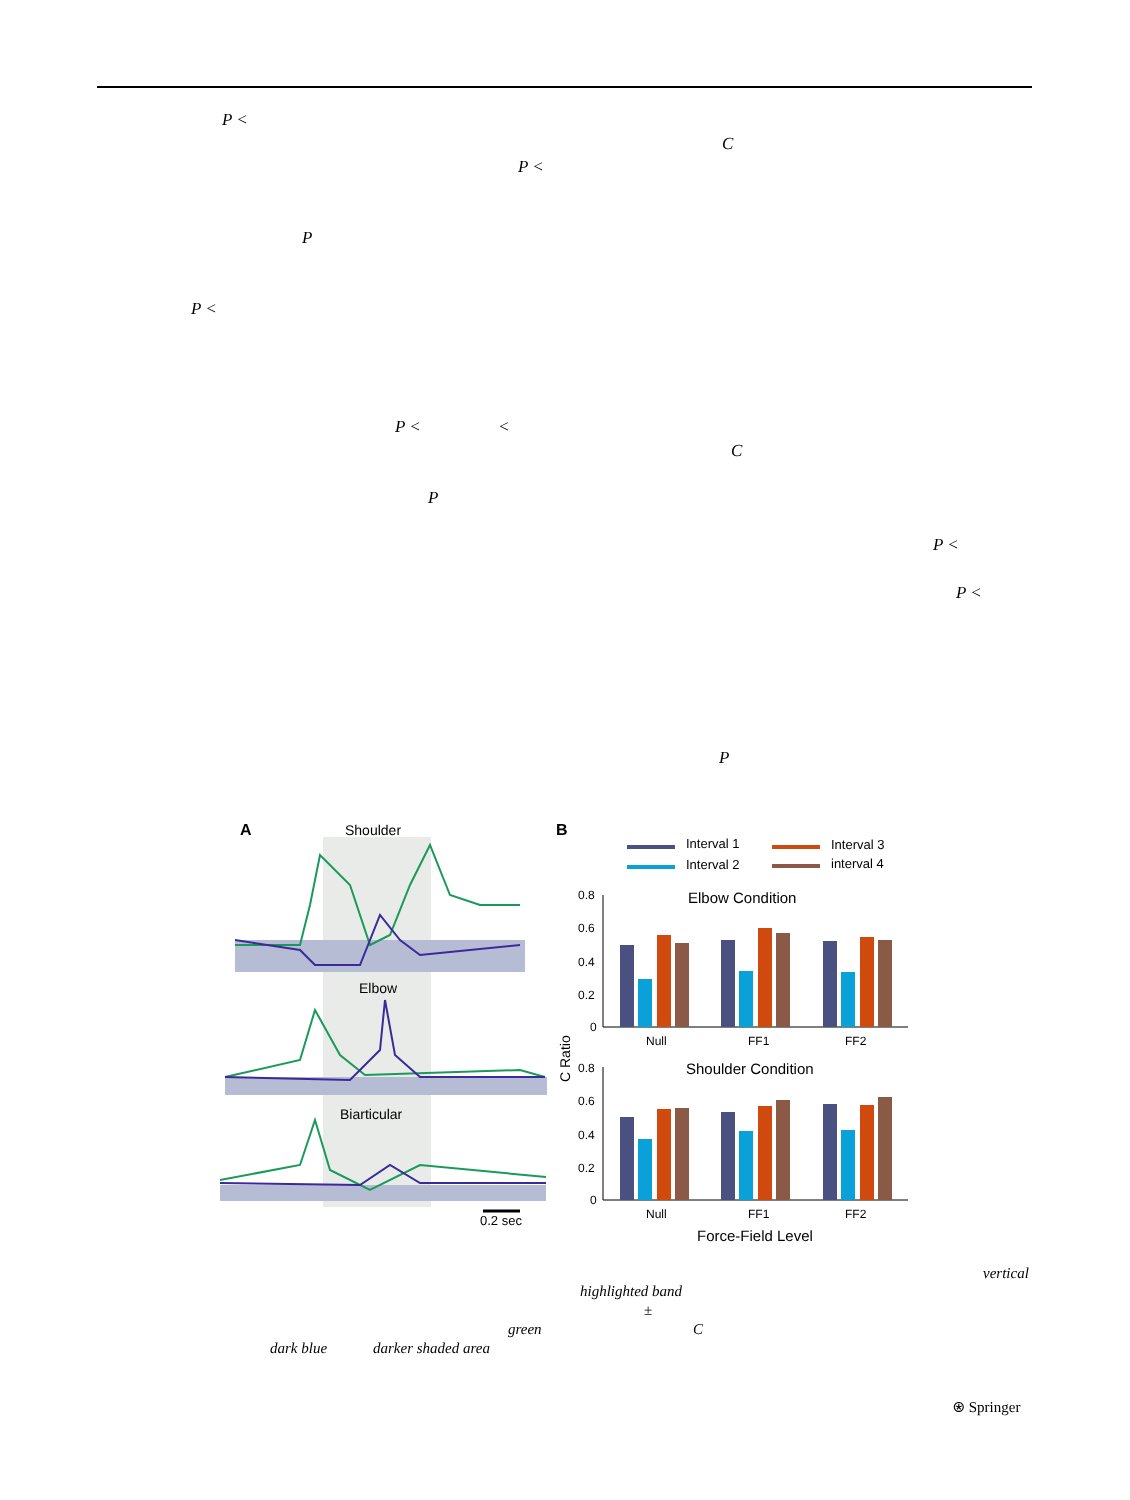P <
C
P <
P
P <
P < <
C
P
P <
P <
P
A
Shoulder
Elbow
Biarticular
0.2 sec
B
Interval 1
Interval 2
Interval 3
interval 4
Elbow Condition
0.8
0.6
0.4
0.2
0
Null
FF1
FF2
C Ratio
Shoulder Condition
0.8
0.6
0.4
0.2
0
Null
FF1
FF2
Force-Field Level
vertical
highlighted band
±
green C
dark blue darker shaded area
⍟ Springer